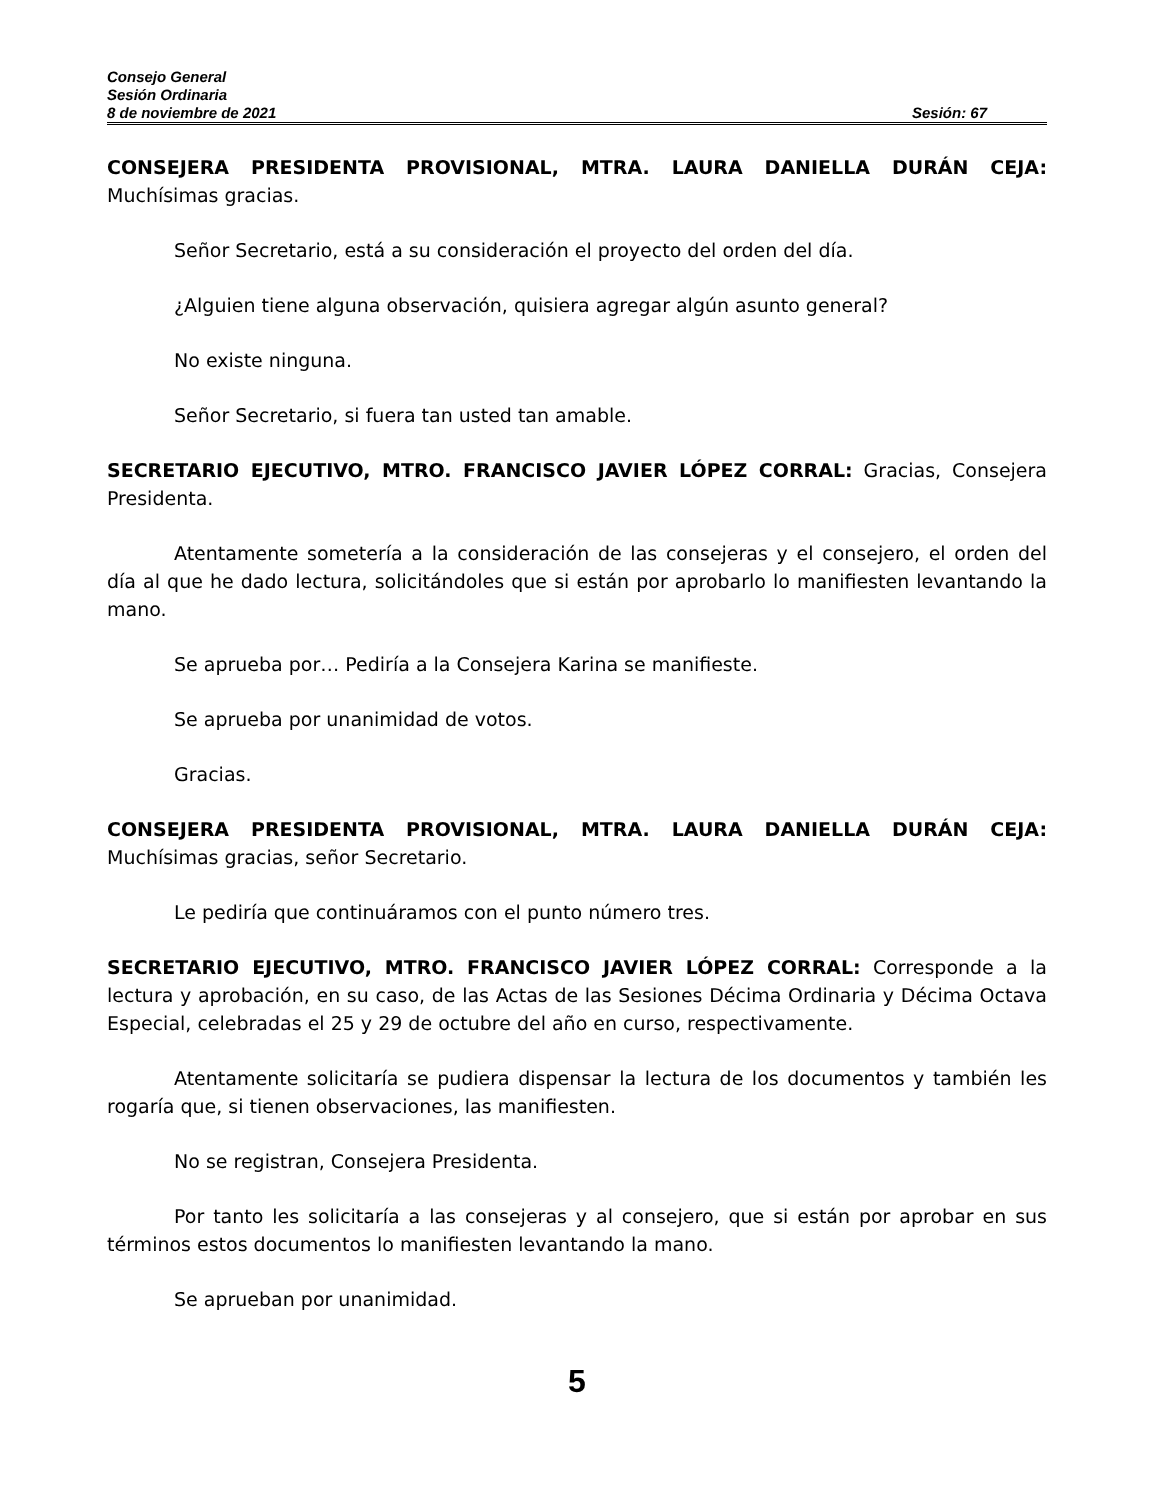Consejo General
Sesión Ordinaria
8 de noviembre de 2021 Sesión: 67
CONSEJERA PRESIDENTA PROVISIONAL, MTRA. LAURA DANIELLA DURÁN CEJA: Muchísimas gracias.
Señor Secretario, está a su consideración el proyecto del orden del día.
¿Alguien tiene alguna observación, quisiera agregar algún asunto general?
No existe ninguna.
Señor Secretario, si fuera tan usted tan amable.
SECRETARIO EJECUTIVO, MTRO. FRANCISCO JAVIER LÓPEZ CORRAL: Gracias, Consejera Presidenta.
Atentamente sometería a la consideración de las consejeras y el consejero, el orden del día al que he dado lectura, solicitándoles que si están por aprobarlo lo manifiesten levantando la mano.
Se aprueba por… Pediría a la Consejera Karina se manifieste.
Se aprueba por unanimidad de votos.
Gracias.
CONSEJERA PRESIDENTA PROVISIONAL, MTRA. LAURA DANIELLA DURÁN CEJA: Muchísimas gracias, señor Secretario.
Le pediría que continuáramos con el punto número tres.
SECRETARIO EJECUTIVO, MTRO. FRANCISCO JAVIER LÓPEZ CORRAL: Corresponde a la lectura y aprobación, en su caso, de las Actas de las Sesiones Décima Ordinaria y Décima Octava Especial, celebradas el 25 y 29 de octubre del año en curso, respectivamente.
Atentamente solicitaría se pudiera dispensar la lectura de los documentos y también les rogaría que, si tienen observaciones, las manifiesten.
No se registran, Consejera Presidenta.
Por tanto les solicitaría a las consejeras y al consejero, que si están por aprobar en sus términos estos documentos lo manifiesten levantando la mano.
Se aprueban por unanimidad.
5